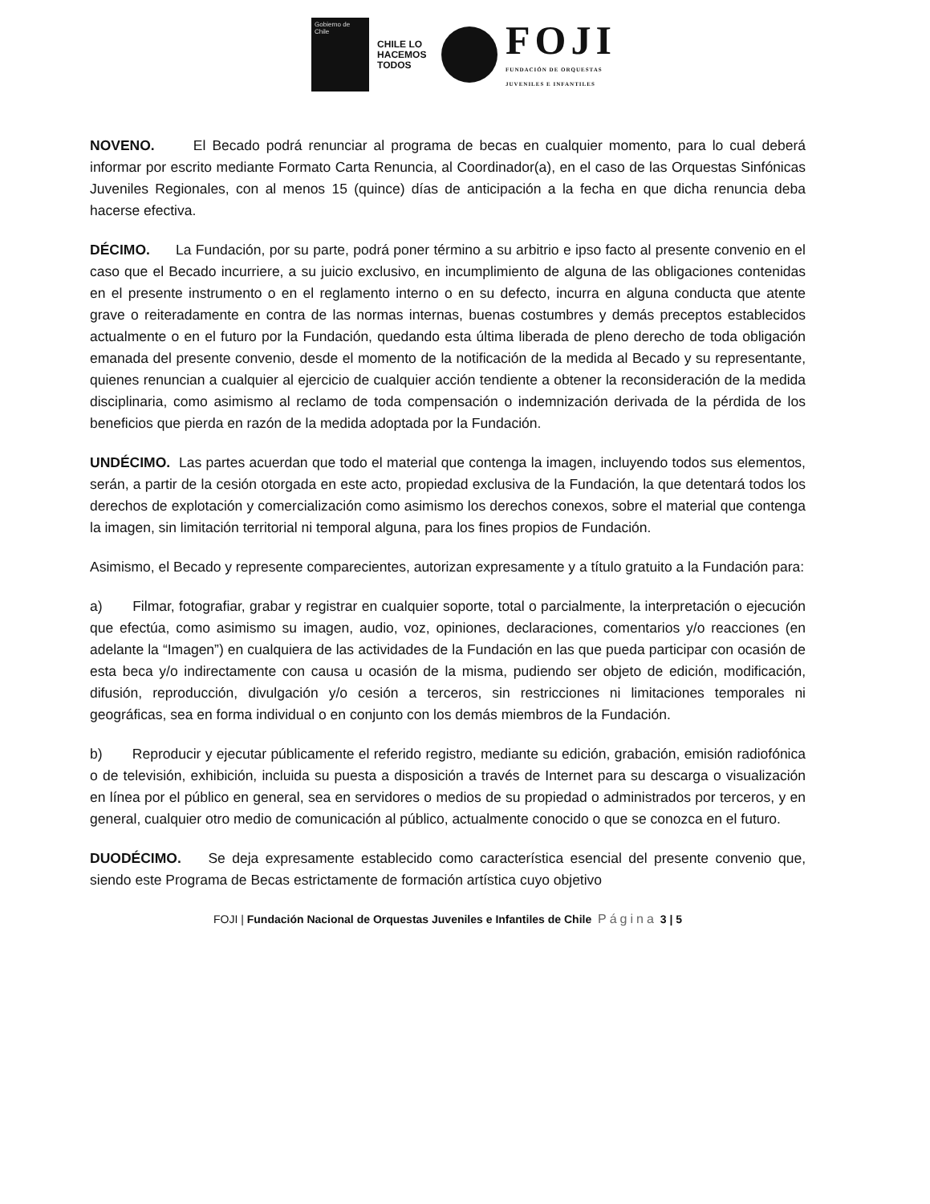Gobierno de Chile
CHILE LO HACEMOS TODOS
FOJI
FUNDACIÓN DE ORQUESTAS
JUVENILES E INFANTILES
NOVENO. El Becado podrá renunciar al programa de becas en cualquier momento, para lo cual deberá informar por escrito mediante Formato Carta Renuncia, al Coordinador(a), en el caso de las Orquestas Sinfónicas Juveniles Regionales, con al menos 15 (quince) días de anticipación a la fecha en que dicha renuncia deba hacerse efectiva.
DÉCIMO. La Fundación, por su parte, podrá poner término a su arbitrio e ipso facto al presente convenio en el caso que el Becado incurriere, a su juicio exclusivo, en incumplimiento de alguna de las obligaciones contenidas en el presente instrumento o en el reglamento interno o en su defecto, incurra en alguna conducta que atente grave o reiteradamente en contra de las normas internas, buenas costumbres y demás preceptos establecidos actualmente o en el futuro por la Fundación, quedando esta última liberada de pleno derecho de toda obligación emanada del presente convenio, desde el momento de la notificación de la medida al Becado y su representante, quienes renuncian a cualquier al ejercicio de cualquier acción tendiente a obtener la reconsideración de la medida disciplinaria, como asimismo al reclamo de toda compensación o indemnización derivada de la pérdida de los beneficios que pierda en razón de la medida adoptada por la Fundación.
UNDÉCIMO. Las partes acuerdan que todo el material que contenga la imagen, incluyendo todos sus elementos, serán, a partir de la cesión otorgada en este acto, propiedad exclusiva de la Fundación, la que detentará todos los derechos de explotación y comercialización como asimismo los derechos conexos, sobre el material que contenga la imagen, sin limitación territorial ni temporal alguna, para los fines propios de Fundación.
Asimismo, el Becado y represente comparecientes, autorizan expresamente y a título gratuito a la Fundación para:
a) Filmar, fotografiar, grabar y registrar en cualquier soporte, total o parcialmente, la interpretación o ejecución que efectúa, como asimismo su imagen, audio, voz, opiniones, declaraciones, comentarios y/o reacciones (en adelante la “Imagen”) en cualquiera de las actividades de la Fundación en las que pueda participar con ocasión de esta beca y/o indirectamente con causa u ocasión de la misma, pudiendo ser objeto de edición, modificación, difusión, reproducción, divulgación y/o cesión a terceros, sin restricciones ni limitaciones temporales ni geográficas, sea en forma individual o en conjunto con los demás miembros de la Fundación.
b) Reproducir y ejecutar públicamente el referido registro, mediante su edición, grabación, emisión radiofónica o de televisión, exhibición, incluida su puesta a disposición a través de Internet para su descarga o visualización en línea por el público en general, sea en servidores o medios de su propiedad o administrados por terceros, y en general, cualquier otro medio de comunicación al público, actualmente conocido o que se conozca en el futuro.
DUODÉCIMO. Se deja expresamente establecido como característica esencial del presente convenio que, siendo este Programa de Becas estrictamente de formación artística cuyo objetivo
FOJI | Fundación Nacional de Orquestas Juveniles e Infantiles de Chile Página 3 | 5